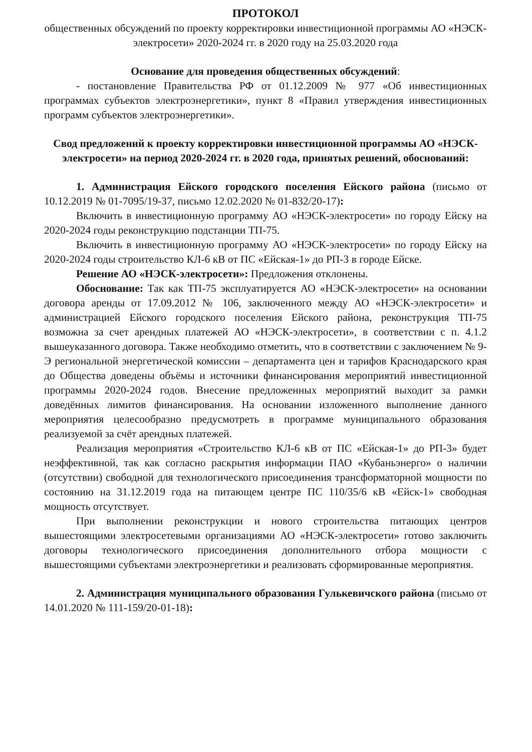ПРОТОКОЛ
общественных обсуждений по проекту корректировки инвестиционной программы АО «НЭСК-электросети» 2020-2024 гг. в 2020 году на 25.03.2020 года
Основание для проведения общественных обсуждений:
- постановление Правительства РФ от 01.12.2009 № 977 «Об инвестиционных программах субъектов электроэнергетики», пункт 8 «Правил утверждения инвестиционных программ субъектов электроэнергетики».
Свод предложений к проекту корректировки инвестиционной программы АО «НЭСК-электросети» на период 2020-2024 гг. в 2020 года, принятых решений, обоснований:
1. Администрация Ейского городского поселения Ейского района (письмо от 10.12.2019 № 01-7095/19-37, письмо 12.02.2020 № 01-832/20-17):
Включить в инвестиционную программу АО «НЭСК-электросети» по городу Ейску на 2020-2024 годы реконструкцию подстанции ТП-75.
Включить в инвестиционную программу АО «НЭСК-электросети» по городу Ейску на 2020-2024 годы строительство КЛ-6 кВ от ПС «Ейская-1» до РП-3 в городе Ейске.
Решение АО «НЭСК-электросети»: Предложения отклонены.
Обоснование: Так как ТП-75 эксплуатируется АО «НЭСК-электросети» на основании договора аренды от 17.09.2012 № 106, заключенного между АО «НЭСК-электросети» и администрацией Ейского городского поселения Ейского района, реконструкция ТП-75 возможна за счет арендных платежей АО «НЭСК-электросети», в соответствии с п. 4.1.2 вышеуказанного договора. Также необходимо отметить, что в соответствии с заключением № 9-Э региональной энергетической комиссии – департамента цен и тарифов Краснодарского края до Общества доведены объёмы и источники финансирования мероприятий инвестиционной программы 2020-2024 годов. Внесение предложенных мероприятий выходит за рамки доведённых лимитов финансирования. На основании изложенного выполнение данного мероприятия целесообразно предусмотреть в программе муниципального образования реализуемой за счёт арендных платежей.
Реализация мероприятия «Строительство КЛ-6 кВ от ПС «Ейская-1» до РП-3» будет неэффективной, так как согласно раскрытия информации ПАО «Кубаньэнерго» о наличии (отсутствии) свободной для технологического присоединения трансформаторной мощности по состоянию на 31.12.2019 года на питающем центре ПС 110/35/6 кВ «Ейск-1» свободная мощность отсутствует.
При выполнении реконструкции и нового строительства питающих центров вышестоящими электросетевыми организациями АО «НЭСК-электросети» готово заключить договоры технологического присоединения дополнительного отбора мощности с вышестоящими субъектами электроэнергетики и реализовать сформированные мероприятия.
2. Администрация муниципального образования Гулькевичского района (письмо от 14.01.2020 № 111-159/20-01-18):